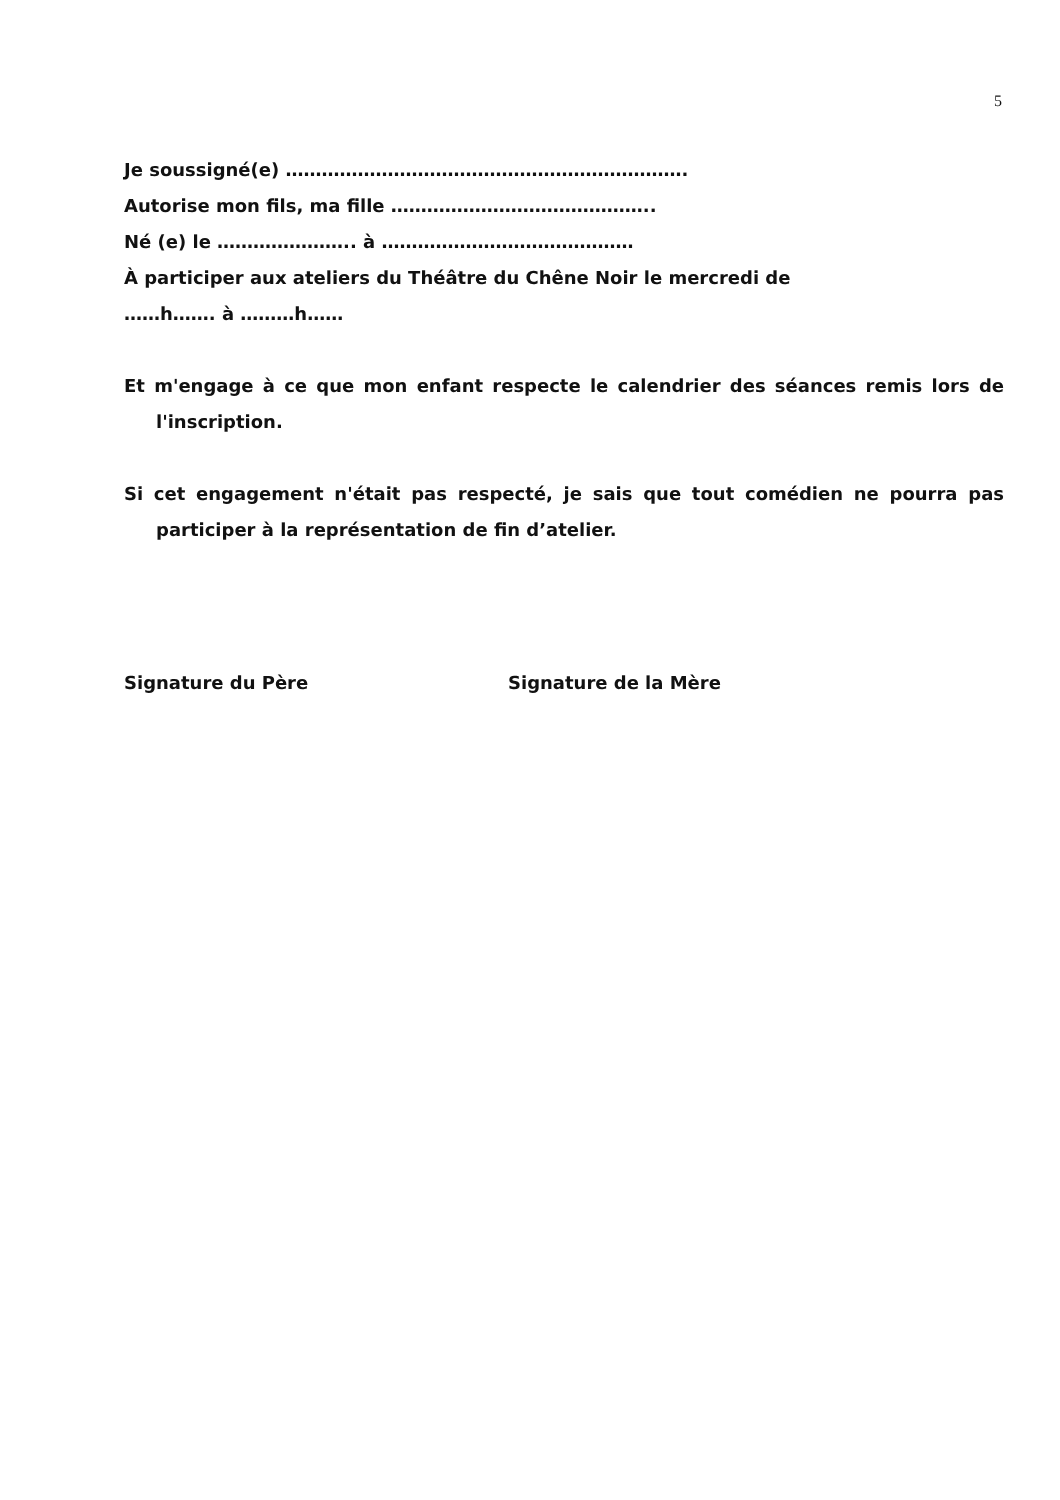5
Je soussigné(e) ………………………………………………………….
Autorise mon fils, ma fille ……………………………………..
Né (e) le ………………….. à ……………………………………
À participer aux ateliers du Théâtre du Chêne Noir le mercredi de
……h……. à ………h……
Et m'engage à ce que mon enfant respecte le calendrier des séances remis lors de l'inscription.
Si cet engagement n'était pas respecté, je sais que tout comédien ne pourra pas participer à la représentation de fin d’atelier.
Signature du Père Signature de la Mère